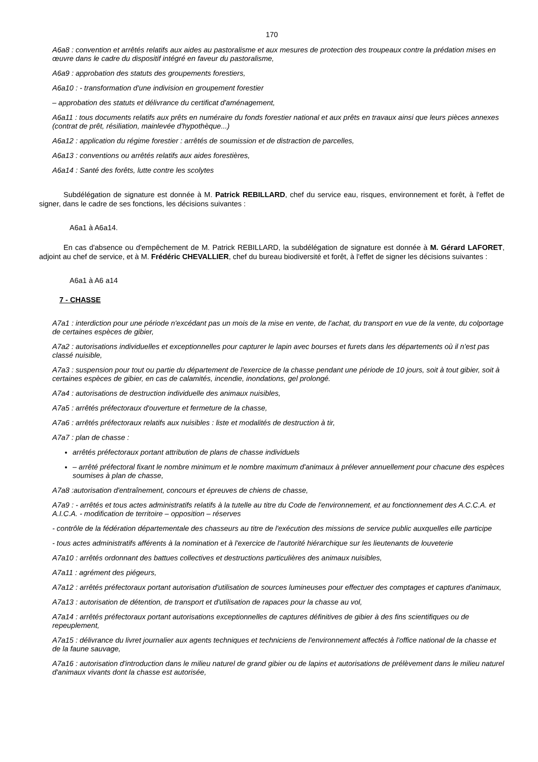170
A6a8 : convention et arrêtés relatifs aux aides au pastoralisme et aux mesures de protection des troupeaux contre la prédation mises en œuvre dans le cadre du dispositif intégré en faveur du pastoralisme,
A6a9 : approbation des statuts des groupements forestiers,
A6a10 : - transformation d'une indivision en groupement forestier
– approbation des statuts et délivrance du certificat d'aménagement,
A6a11 : tous documents relatifs aux prêts en numéraire du fonds forestier national et aux prêts en travaux ainsi que leurs pièces annexes (contrat de prêt, résiliation, mainlevée d'hypothèque...)
A6a12 : application du régime forestier : arrêtés de soumission et de distraction de parcelles,
A6a13 : conventions ou arrêtés relatifs aux aides forestières,
A6a14 : Santé des forêts, lutte contre les scolytes
Subdélégation de signature est donnée à M. Patrick REBILLARD, chef du service eau, risques, environnement et forêt, à l'effet de signer, dans le cadre de ses fonctions, les décisions suivantes :
A6a1 à A6a14.
En cas d'absence ou d'empêchement de M. Patrick REBILLARD, la subdélégation de signature est donnée à M. Gérard LAFORET, adjoint au chef de service, et à M. Frédéric CHEVALLIER, chef du bureau biodiversité et forêt, à l'effet de signer les décisions suivantes :
A6a1 à A6 a14
7 - CHASSE
A7a1 : interdiction pour une période n'excédant pas un mois de la mise en vente, de l'achat, du transport en vue de la vente, du colportage de certaines espèces de gibier,
A7a2 : autorisations individuelles et exceptionnelles pour capturer le lapin avec bourses et furets dans les départements où il n'est pas classé nuisible,
A7a3 : suspension pour tout ou partie du département de l'exercice de la chasse pendant une période de 10 jours, soit à tout gibier, soit à certaines espèces de gibier, en cas de calamités, incendie, inondations, gel prolongé.
A7a4 : autorisations de destruction individuelle des animaux nuisibles,
A7a5 : arrêtés préfectoraux d'ouverture et fermeture de la chasse,
A7a6 : arrêtés préfectoraux relatifs aux nuisibles : liste et modalités de destruction à tir,
A7a7 : plan de chasse :
arrêtés préfectoraux portant attribution de plans de chasse individuels
– arrêté préfectoral fixant le nombre minimum et le nombre maximum d'animaux à prélever annuellement pour chacune des espèces soumises à plan de chasse,
A7a8 :autorisation d'entraînement, concours et épreuves de chiens de chasse,
A7a9 : - arrêtés et tous actes administratifs relatifs à la tutelle au titre du Code de l'environnement, et au fonctionnement des A.C.C.A. et A.I.C.A. - modification de territoire – opposition – réserves
- contrôle de la fédération départementale des chasseurs au titre de l'exécution des missions de service public auxquelles elle participe
- tous actes administratifs afférents à la nomination et à l'exercice de l'autorité hiérarchique sur les lieutenants de louveterie
A7a10 : arrêtés ordonnant des battues collectives et destructions particulières des animaux nuisibles,
A7a11 : agrément des piégeurs,
A7a12 : arrêtés préfectoraux portant autorisation d'utilisation de sources lumineuses pour effectuer des comptages et captures d'animaux,
A7a13 : autorisation de détention, de transport et d'utilisation de rapaces pour la chasse au vol,
A7a14 : arrêtés préfectoraux portant autorisations exceptionnelles de captures définitives de gibier à des fins scientifiques ou de repeuplement,
A7a15 : délivrance du livret journalier aux agents techniques et techniciens de l'environnement affectés à l'office national de la chasse et de la faune sauvage,
A7a16 : autorisation d'introduction dans le milieu naturel de grand gibier ou de lapins et autorisations de prélèvement dans le milieu naturel d'animaux vivants dont la chasse est autorisée,